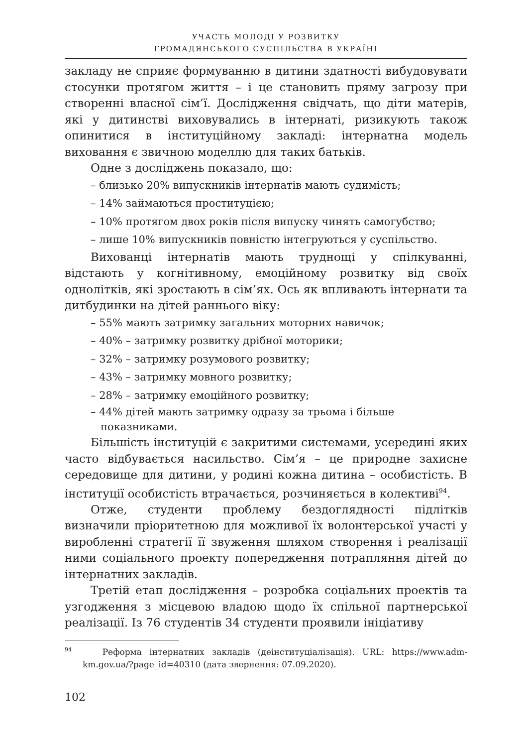УЧАСТЬ МОЛОДІ У РОЗВИТКУ
ГРОМАДЯНСЬКОГО СУСПІЛЬСТВА В УКРАЇНІ
закладу не сприяє формуванню в дитини здатності вибудовувати стосунки протягом життя – і це становить пряму загрозу при створенні власної сім’ї. Дослідження свідчать, що діти матерів, які у дитинстві виховувались в інтернаті, ризикують також опинитися в інституційному закладі: інтернатна модель виховання є звичною моделлю для таких батьків.
Одне з досліджень показало, що:
– близько 20% випускників інтернатів мають судимість;
– 14% займаються проституцією;
– 10% протягом двох років після випуску чинять самогубство;
– лише 10% випускників повністю інтегруються у суспільство.
Вихованці інтернатів мають труднощі у спілкуванні, відстають у когнітивному, емоційному розвитку від своїх однолітків, які зростають в сім’ях. Ось як впливають інтернати та дитбудинки на дітей раннього віку:
– 55% мають затримку загальних моторних навичок;
– 40% – затримку розвитку дрібної моторики;
– 32% – затримку розумового розвитку;
– 43% – затримку мовного розвитку;
– 28% – затримку емоційного розвитку;
– 44% дітей мають затримку одразу за трьома і більше показниками.
Більшість інституцій є закритими системами, усередині яких часто відбувається насильство. Сім’я – це природне захисне середовище для дитини, у родині кожна дитина – особистість. В інституції особистість втрачається, розчиняється в колективі<sup>94</sup>.
Отже, студенти проблему бездоглядності підлітків визначили пріоритетною для можливої їх волонтерської участі у виробленні стратегії її звуження шляхом створення і реалізації ними соціального проекту попередження потрапляння дітей до інтернатних закладів.
Третій етап дослідження – розробка соціальних проектів та узгодження з місцевою владою щодо їх спільної партнерської реалізації. Із 76 студентів 34 студенти проявили ініціативу
<sup>94</sup> Реформа інтернатних закладів (деінституціалізація). URL: https://www.adm-km.gov.ua/?page_id=40310 (дата звернення: 07.09.2020).
102